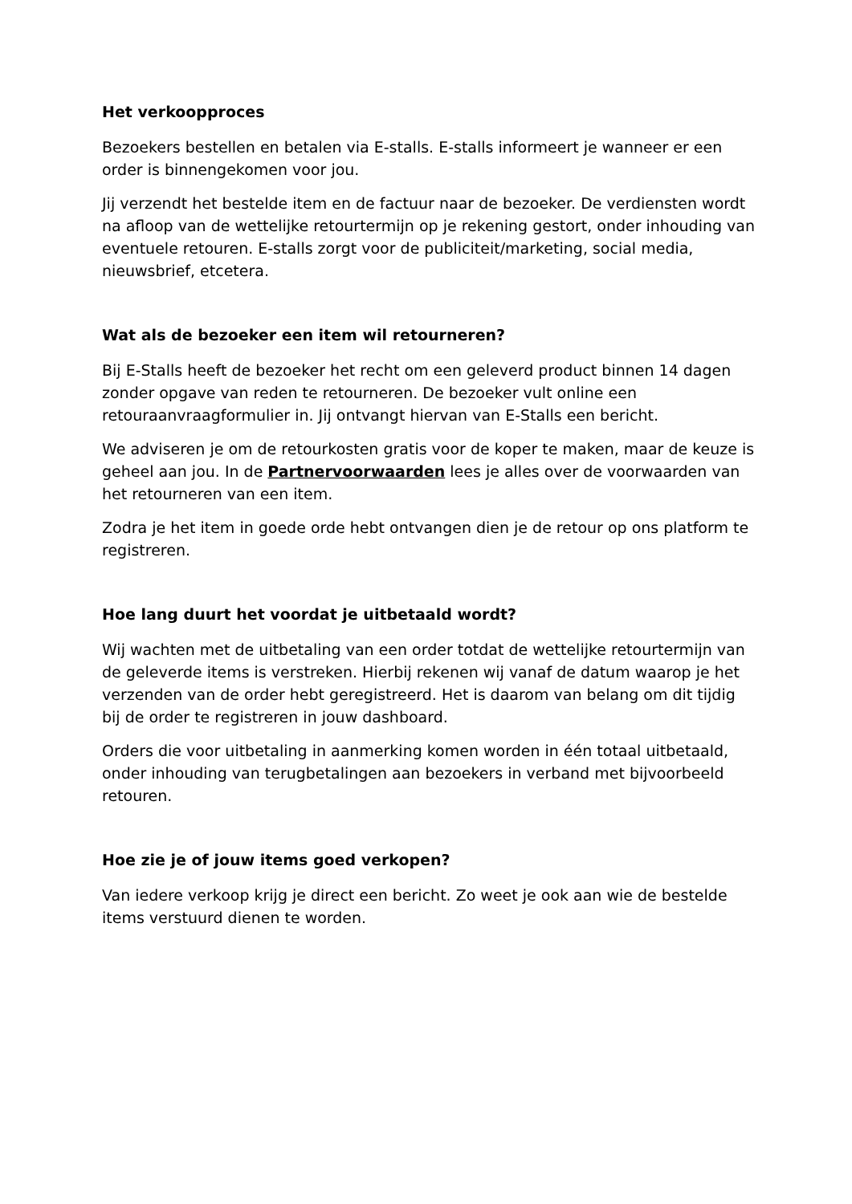Het verkoopproces
Bezoekers bestellen en betalen via E-stalls. E-stalls informeert je wanneer er een order is binnengekomen voor jou.
Jij verzendt het bestelde item en de factuur naar de bezoeker. De verdiensten wordt na afloop van de wettelijke retourtermijn op je rekening gestort, onder inhouding van eventuele retouren. E-stalls zorgt voor de publiciteit/marketing, social media, nieuwsbrief, etcetera.
Wat als de bezoeker een item wil retourneren?
Bij E-Stalls heeft de bezoeker het recht om een geleverd product binnen 14 dagen zonder opgave van reden te retourneren. De bezoeker vult online een retouraanvraagformulier in. Jij ontvangt hiervan van E-Stalls een bericht.
We adviseren je om de retourkosten gratis voor de koper te maken, maar de keuze is geheel aan jou. In de Partnervoorwaarden lees je alles over de voorwaarden van het retourneren van een item.
Zodra je het item in goede orde hebt ontvangen dien je de retour op ons platform te registreren.
Hoe lang duurt het voordat je uitbetaald wordt?
Wij wachten met de uitbetaling van een order totdat de wettelijke retourtermijn van de geleverde items is verstreken. Hierbij rekenen wij vanaf de datum waarop je het verzenden van de order hebt geregistreerd. Het is daarom van belang om dit tijdig bij de order te registreren in jouw dashboard.
Orders die voor uitbetaling in aanmerking komen worden in één totaal uitbetaald, onder inhouding van terugbetalingen aan bezoekers in verband met bijvoorbeeld retouren.
Hoe zie je of jouw items goed verkopen?
Van iedere verkoop krijg je direct een bericht. Zo weet je ook aan wie de bestelde items verstuurd dienen te worden.